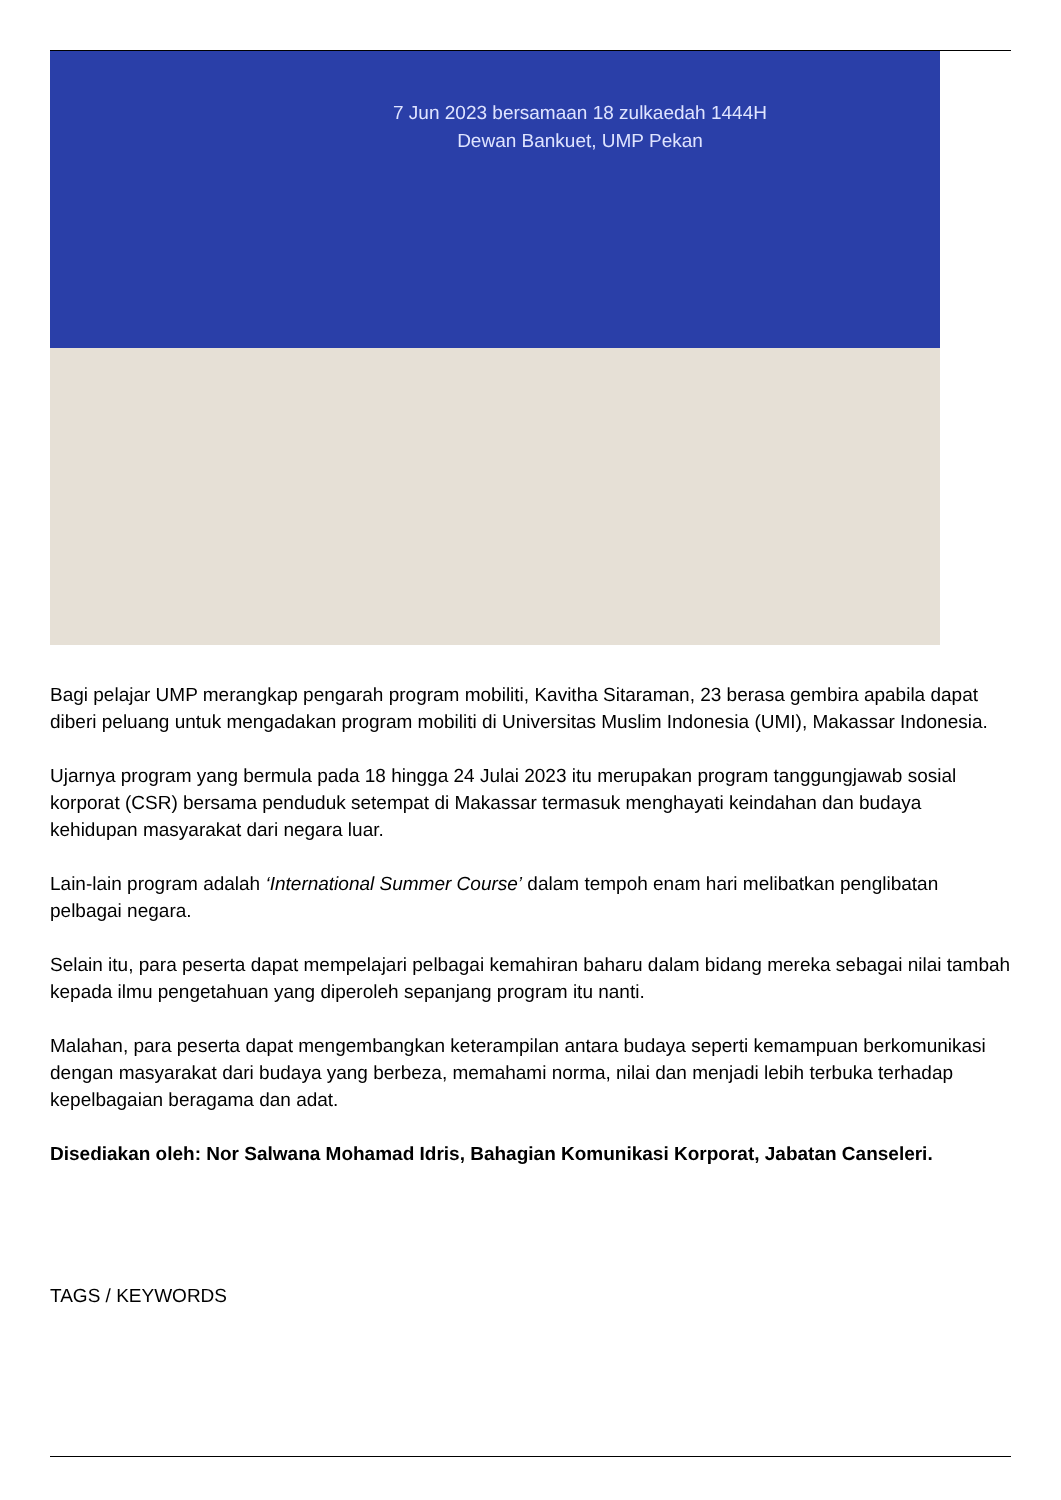7 Jun 2023 bersamaan 18 zulkaedah 1444H
Dewan Bankuet, UMP Pekan
Bagi pelajar UMP merangkap pengarah program mobiliti, Kavitha Sitaraman, 23 berasa gembira apabila dapat diberi peluang untuk mengadakan program mobiliti di Universitas Muslim Indonesia (UMI), Makassar Indonesia.
Ujarnya program yang bermula pada 18 hingga 24 Julai 2023 itu merupakan program tanggungjawab sosial korporat (CSR) bersama penduduk setempat di Makassar termasuk menghayati keindahan dan budaya kehidupan masyarakat dari negara luar.
Lain-lain program adalah ‘International Summer Course’ dalam tempoh enam hari melibatkan penglibatan pelbagai negara.
Selain itu, para peserta dapat mempelajari pelbagai kemahiran baharu dalam bidang mereka sebagai nilai tambah kepada ilmu pengetahuan yang diperoleh sepanjang program itu nanti.
Malahan, para peserta dapat mengembangkan keterampilan antara budaya seperti kemampuan berkomunikasi dengan masyarakat dari budaya yang berbeza, memahami norma, nilai dan menjadi lebih terbuka terhadap kepelbagaian beragama dan adat.
Disediakan oleh: Nor Salwana Mohamad Idris, Bahagian Komunikasi Korporat, Jabatan Canseleri.
TAGS / KEYWORDS